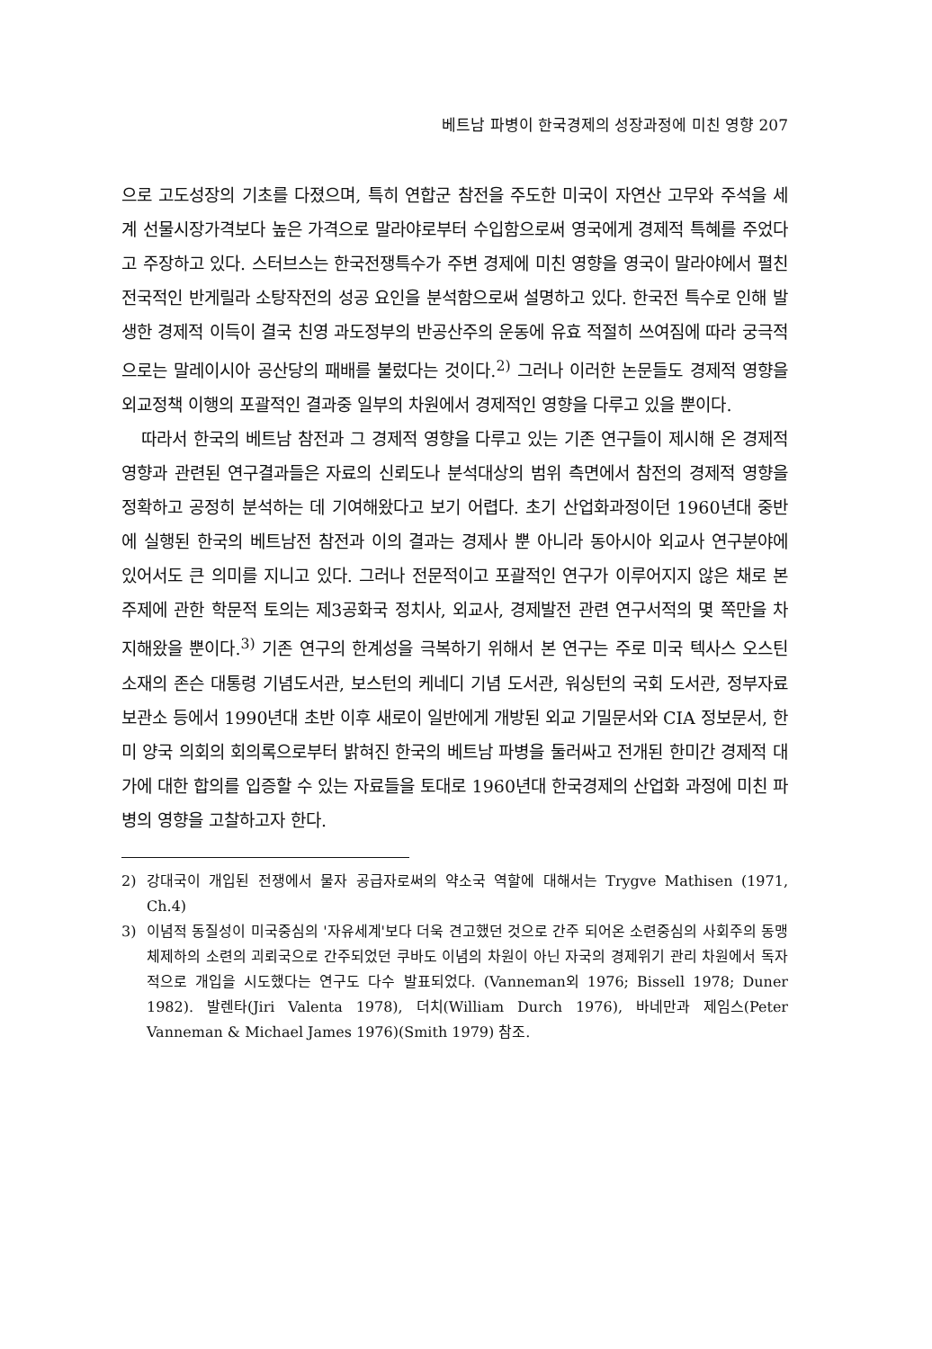베트남 파병이 한국경제의 성장과정에 미친 영향 207
으로 고도성장의 기초를 다졌으며, 특히 연합군 참전을 주도한 미국이 자연산 고무와 주석을 세계 선물시장가격보다 높은 가격으로 말라야로부터 수입함으로써 영국에게 경제적 특혜를 주었다고 주장하고 있다. 스터브스는 한국전쟁특수가 주변 경제에 미친 영향을 영국이 말라야에서 펼친 전국적인 반게릴라 소탕작전의 성공 요인을 분석함으로써 설명하고 있다. 한국전 특수로 인해 발생한 경제적 이득이 결국 친영 과도정부의 반공산주의 운동에 유효 적절히 쓰여짐에 따라 궁극적으로는 말레이시아 공산당의 패배를 불렀다는 것이다.<sup>2)</sup> 그러나 이러한 논문들도 경제적 영향을 외교정책 이행의 포괄적인 결과중 일부의 차원에서 경제적인 영향을 다루고 있을 뿐이다.
따라서 한국의 베트남 참전과 그 경제적 영향을 다루고 있는 기존 연구들이 제시해 온 경제적 영향과 관련된 연구결과들은 자료의 신뢰도나 분석대상의 범위 측면에서 참전의 경제적 영향을 정확하고 공정히 분석하는 데 기여해왔다고 보기 어렵다. 초기 산업화과정이던 1960년대 중반에 실행된 한국의 베트남전 참전과 이의 결과는 경제사 뿐 아니라 동아시아 외교사 연구분야에 있어서도 큰 의미를 지니고 있다. 그러나 전문적이고 포괄적인 연구가 이루어지지 않은 채로 본 주제에 관한 학문적 토의는 제3공화국 정치사, 외교사, 경제발전 관련 연구서적의 몇 쪽만을 차지해왔을 뿐이다.<sup>3)</sup> 기존 연구의 한계성을 극복하기 위해서 본 연구는 주로 미국 텍사스 오스틴 소재의 존슨 대통령 기념도서관, 보스턴의 케네디 기념 도서관, 워싱턴의 국회 도서관, 정부자료보관소 등에서 1990년대 초반 이후 새로이 일반에게 개방된 외교 기밀문서와 CIA 정보문서, 한미 양국 의회의 회의록으로부터 밝혀진 한국의 베트남 파병을 둘러싸고 전개된 한미간 경제적 대가에 대한 합의를 입증할 수 있는 자료들을 토대로 1960년대 한국경제의 산업화 과정에 미친 파병의 영향을 고찰하고자 한다.
2) 강대국이 개입된 전쟁에서 물자 공급자로써의 약소국 역할에 대해서는 Trygve Mathisen (1971, Ch.4)
3) 이념적 동질성이 미국중심의 '자유세계'보다 더욱 견고했던 것으로 간주 되어온 소련중심의 사회주의 동맹체제하의 소련의 괴뢰국으로 간주되었던 쿠바도 이념의 차원이 아닌 자국의 경제위기 관리 차원에서 독자적으로 개입을 시도했다는 연구도 다수 발표되었다. (Vanneman외 1976; Bissell 1978; Duner 1982). 발렌타(Jiri Valenta 1978), 더치(William Durch 1976), 바네만과 제임스(Peter Vanneman & Michael James 1976)(Smith 1979) 참조.